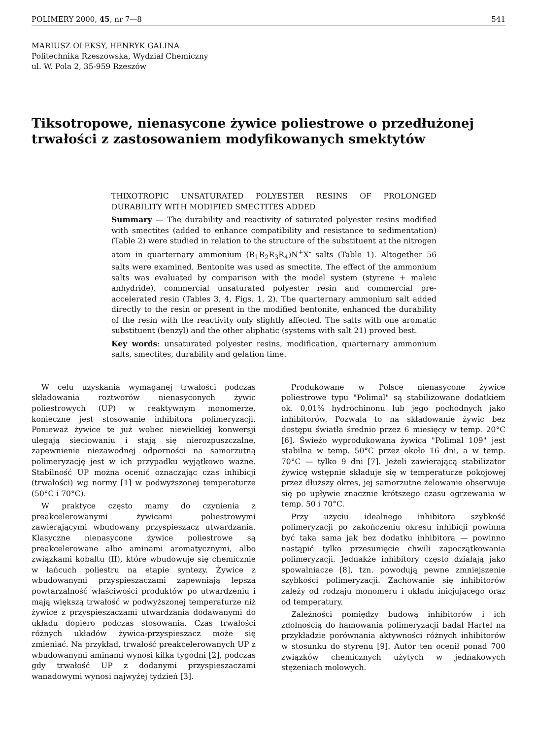POLIMERY 2000, 45, nr 7—8 541
MARIUSZ OLEKSY, HENRYK GALINA
Politechnika Rzeszowska, Wydział Chemiczny
ul. W. Pola 2, 35-959 Rzeszów
Tiksotropowe, nienasycone żywice poliestrowe o przedłużonej trwałości z zastosowaniem modyfikowanych smektytów
THIXOTROPIC UNSATURATED POLYESTER RESINS OF PROLONGED DURABILITY WITH MODIFIED SMECTITES ADDED
Summary — The durability and reactivity of saturated polyester resins modified with smectites (added to enhance compatibility and resistance to sedimentation) (Table 2) were studied in relation to the structure of the substituent at the nitrogen atom in quarternary ammonium (R<sub>1</sub>R<sub>2</sub>R<sub>3</sub>R<sub>4</sub>)N<sup>+</sup>X<sup>-</sup> salts (Table 1). Altogether 56 salts were examined. Bentonite was used as smectite. The effect of the ammonium salts was evaluated by comparison with the model system (styrene + maleic anhydride), commercial unsaturated polyester resin and commercial pre-accelerated resin (Tables 3, 4, Figs. 1, 2). The quarternary ammonium salt added directly to the resin or present in the modified bentonite, enhanced the durability of the resin with the reactivity only slightly affected. The salts with one aromatic substituent (benzyl) and the other aliphatic (systems with salt 21) proved best.
Key words: unsaturated polyester resins, modification, quarternary ammonium salts, smectites, durability and gelation time.
W celu uzyskania wymaganej trwałości podczas składowania roztworów nienasyconych żywic poliestrowych (UP) w reaktywnym monomerze, konieczne jest stosowanie inhibitora polimeryzacji. Ponieważ żywice te już wobec niewielkiej konwersji ulegają sieciowaniu i stają się nierozpuszczalne, zapewnienie niezawodnej odporności na samorzutną polimeryzację jest w ich przypadku wyjątkowo ważne. Stabilność UP można ocenić oznaczając czas inhibicji (trwałości) wg normy [1] w podwyższonej temperaturze (50°C i 70°C).
W praktyce często mamy do czynienia z preakcelerowanymi żywicami poliestrowymi zawierającymi wbudowany przyspieszacz utwardzania. Klasyczne nienasycone żywice poliestrowe są preakcelerowane albo aminami aromatycznymi, albo związkami kobaltu (II), które wbudowuje się chemicznie w łańcuch poliestru na etapie syntezy. Żywice z wbudowanymi przyspieszaczami zapewniają lepszą powtarzalność właściwości produktów po utwardzeniu i mają większą trwałość w podwyższonej temperaturze niż żywice z przyspieszaczami utwardzania dodawanymi do układu dopiero podczas stosowania. Czas trwałości różnych układów żywica-przyspieszacz może się zmieniać. Na przykład, trwałość preakcelerowanych UP z wbudowanymi aminami wynosi kilka tygodni [2], podczas gdy trwałość UP z dodanymi przyspieszaczami wanadowymi wynosi najwyżej tydzień [3].
Produkowane w Polsce nienasycone żywice poliestrowe typu "Polimal" są stabilizowane dodatkiem ok. 0,01% hydrochinonu lub jego pochodnych jako inhibitorów. Pozwala to na składowanie żywic bez dostępu światła średnio przez 6 miesięcy w temp. 20°C [6]. Świeżo wyprodukowana żywica "Polimal 109" jest stabilna w temp. 50°C przez około 16 dni, a w temp. 70°C — tylko 9 dni [7]. Jeżeli zawierającą stabilizator żywicę wstępnie składuje się w temperaturze pokojowej przez dłuższy okres, jej samorzutne żelowanie obserwuje się po upływie znacznie krótszego czasu ogrzewania w temp. 50 i 70°C.
Przy użyciu idealnego inhibitora szybkość polimeryzacji po zakończeniu okresu inhibicji powinna być taka sama jak bez dodatku inhibitora — powinno nastąpić tylko przesunięcie chwili zapoczątkowania polimeryzacji. Jednakże inhibitory często działają jako spowalniacze [8], tzn. powodują pewne zmniejszenie szybkości polimeryzacji. Zachowanie się inhibitorów zależy od rodzaju monomeru i układu inicjującego oraz od temperatury.
Zależności pomiędzy budową inhibitorów i ich zdolnością do hamowania polimeryzacji badał Hartel na przykładzie porównania aktywności różnych inhibitorów w stosunku do styrenu [9]. Autor ten ocenił ponad 700 związków chemicznych użytych w jednakowych stężeniach molowych.